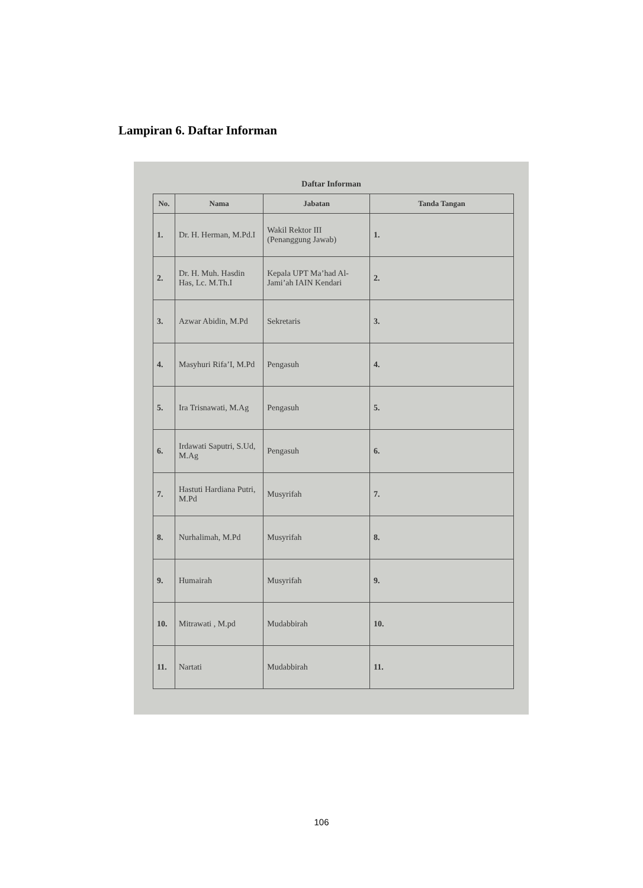Lampiran 6. Daftar Informan
Daftar Informan
| No. | Nama | Jabatan | Tanda Tangan |
| --- | --- | --- | --- |
| 1. | Dr. H. Herman, M.Pd.I | Wakil Rektor III (Penanggung Jawab) | 1. |
| 2. | Dr. H. Muh. Hasdin Has, Lc. M.Th.I | Kepala UPT Ma’had Al-Jami’ah IAIN Kendari | 2. |
| 3. | Azwar Abidin, M.Pd | Sekretaris | 3. |
| 4. | Masyhuri Rifa’I, M.Pd | Pengasuh | 4. |
| 5. | Ira Trisnawati, M.Ag | Pengasuh | 5. |
| 6. | Irdawati Saputri, S.Ud, M.Ag | Pengasuh | 6. |
| 7. | Hastuti Hardiana Putri, M.Pd | Musyrifah | 7. |
| 8. | Nurhalimah, M.Pd | Musyrifah | 8. |
| 9. | Humairah | Musyrifah | 9. |
| 10. | Mitrawati , M.pd | Mudabbirah | 10. |
| 11. | Nartati | Mudabbirah | 11. |
106